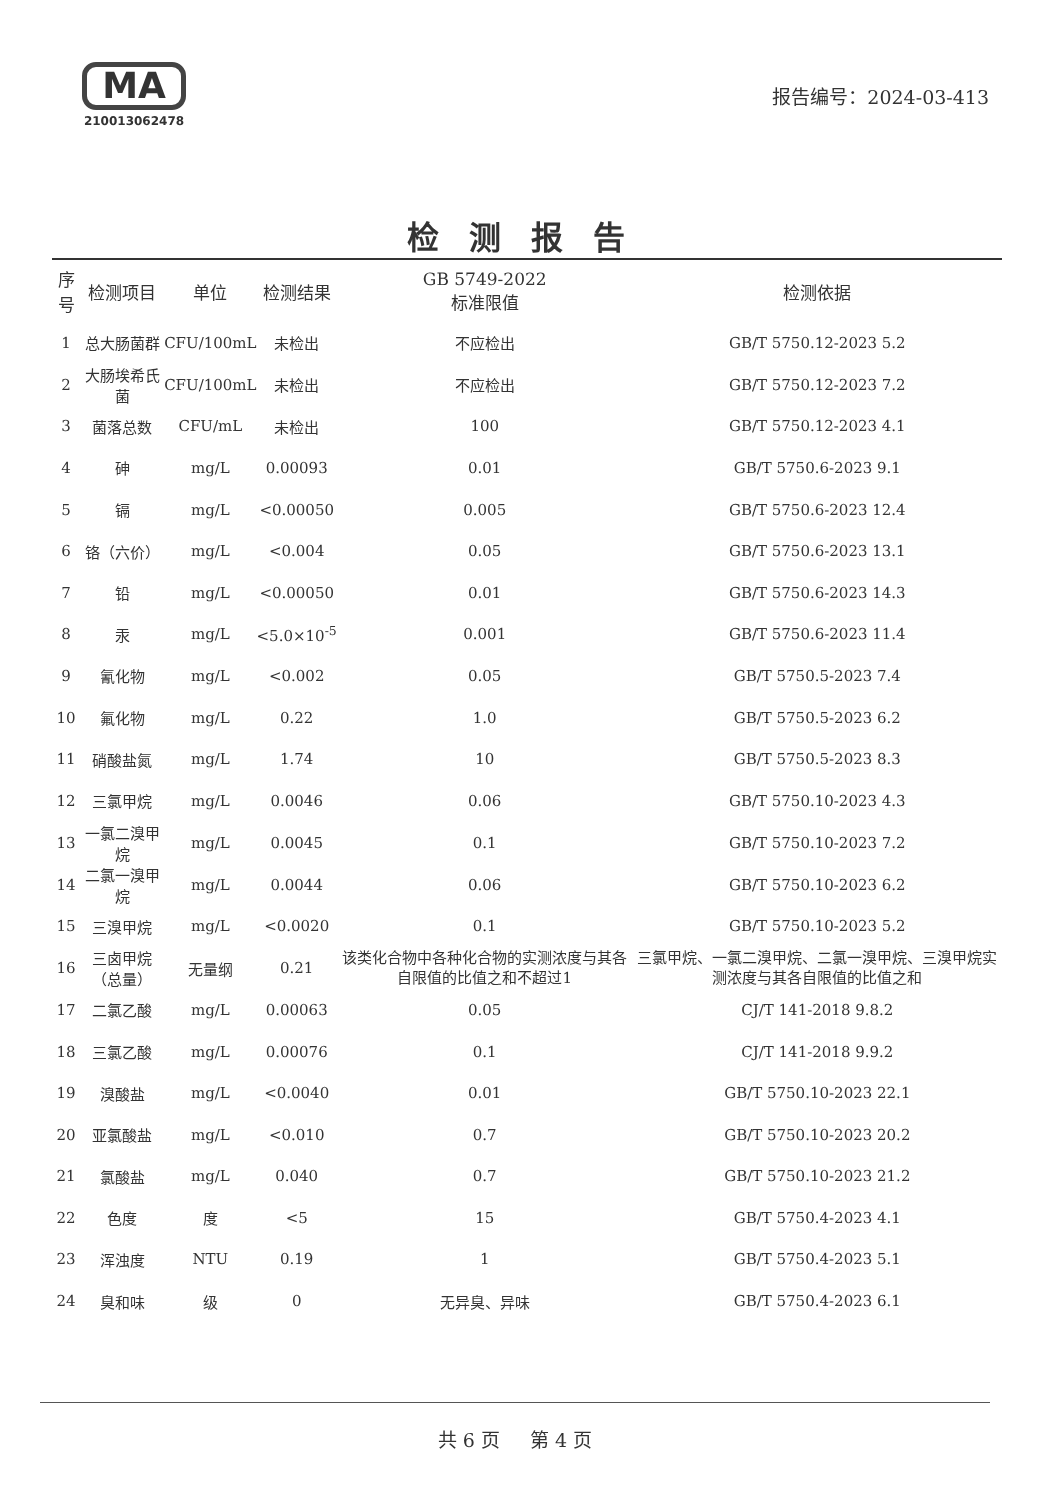MA
210013062478
报告编号：2024-03-413
检测报告
| 序号 | 检测项目 | 单位 | 检测结果 | GB 5749-2022 标准限值 | 检测依据 |
| --- | --- | --- | --- | --- | --- |
| 1 | 总大肠菌群 | CFU/100mL | 未检出 | 不应检出 | GB/T 5750.12-2023 5.2 |
| 2 | 大肠埃希氏菌 | CFU/100mL | 未检出 | 不应检出 | GB/T 5750.12-2023 7.2 |
| 3 | 菌落总数 | CFU/mL | 未检出 | 100 | GB/T 5750.12-2023 4.1 |
| 4 | 砷 | mg/L | 0.00093 | 0.01 | GB/T 5750.6-2023 9.1 |
| 5 | 镉 | mg/L | <0.00050 | 0.005 | GB/T 5750.6-2023 12.4 |
| 6 | 铬（六价） | mg/L | <0.004 | 0.05 | GB/T 5750.6-2023 13.1 |
| 7 | 铅 | mg/L | <0.00050 | 0.01 | GB/T 5750.6-2023 14.3 |
| 8 | 汞 | mg/L | <5.0×10<sup>-5</sup> | 0.001 | GB/T 5750.6-2023 11.4 |
| 9 | 氰化物 | mg/L | <0.002 | 0.05 | GB/T 5750.5-2023 7.4 |
| 10 | 氟化物 | mg/L | 0.22 | 1.0 | GB/T 5750.5-2023 6.2 |
| 11 | 硝酸盐氮 | mg/L | 1.74 | 10 | GB/T 5750.5-2023 8.3 |
| 12 | 三氯甲烷 | mg/L | 0.0046 | 0.06 | GB/T 5750.10-2023 4.3 |
| 13 | 一氯二溴甲烷 | mg/L | 0.0045 | 0.1 | GB/T 5750.10-2023 7.2 |
| 14 | 二氯一溴甲烷 | mg/L | 0.0044 | 0.06 | GB/T 5750.10-2023 6.2 |
| 15 | 三溴甲烷 | mg/L | <0.0020 | 0.1 | GB/T 5750.10-2023 5.2 |
| 16 | 三卤甲烷（总量） | 无量纲 | 0.21 | 该类化合物中各种化合物的实测浓度与其各自限值的比值之和不超过1 | 三氯甲烷、一氯二溴甲烷、二氯一溴甲烷、三溴甲烷实测浓度与其各自限值的比值之和 |
| 17 | 二氯乙酸 | mg/L | 0.00063 | 0.05 | CJ/T 141-2018 9.8.2 |
| 18 | 三氯乙酸 | mg/L | 0.00076 | 0.1 | CJ/T 141-2018 9.9.2 |
| 19 | 溴酸盐 | mg/L | <0.0040 | 0.01 | GB/T 5750.10-2023 22.1 |
| 20 | 亚氯酸盐 | mg/L | <0.010 | 0.7 | GB/T 5750.10-2023 20.2 |
| 21 | 氯酸盐 | mg/L | 0.040 | 0.7 | GB/T 5750.10-2023 21.2 |
| 22 | 色度 | 度 | <5 | 15 | GB/T 5750.4-2023 4.1 |
| 23 | 浑浊度 | NTU | 0.19 | 1 | GB/T 5750.4-2023 5.1 |
| 24 | 臭和味 | 级 | 0 | 无异臭、异味 | GB/T 5750.4-2023 6.1 |
共 6 页 第 4 页